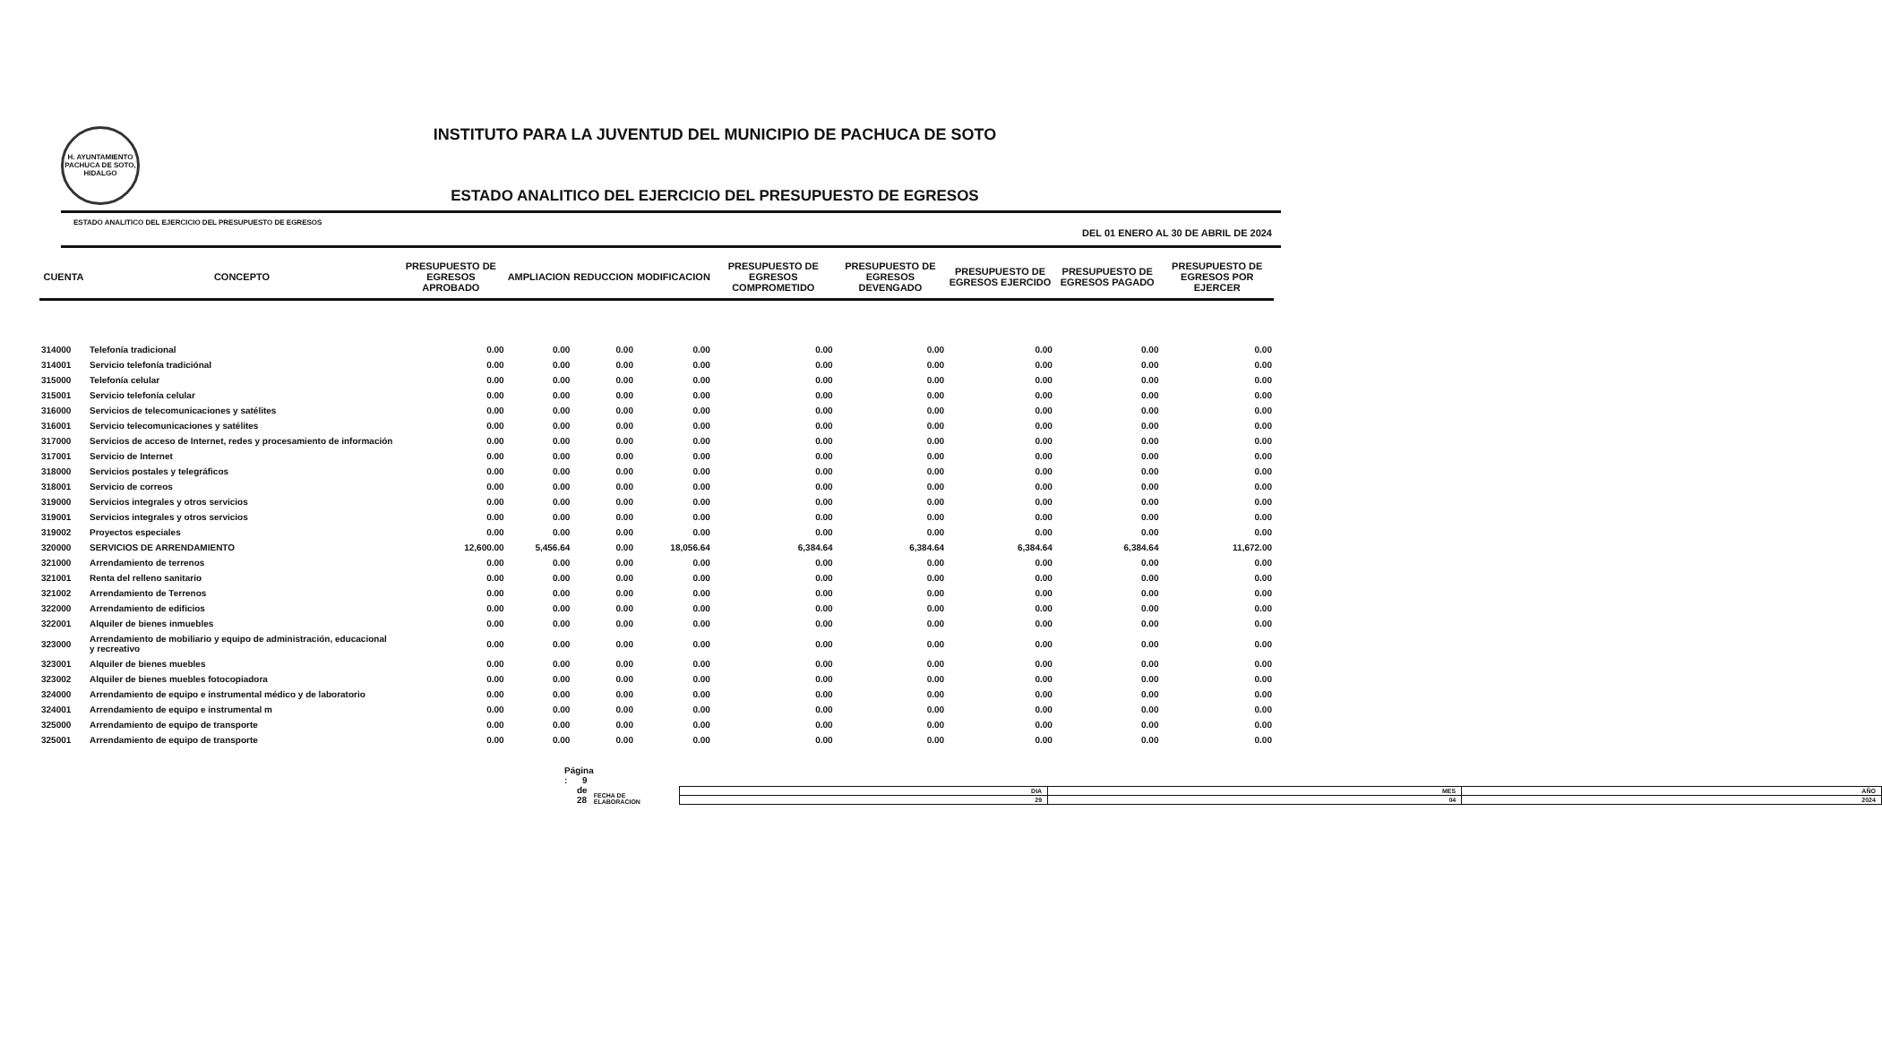H. AYUNTAMIENTO PACHUCA DE SOTO, HIDALGO
INSTITUTO PARA LA JUVENTUD DEL MUNICIPIO DE PACHUCA DE SOTO
ESTADO ANALITICO DEL EJERCICIO DEL PRESUPUESTO DE EGRESOS
ESTADO ANALITICO DEL EJERCICIO DEL PRESUPUESTO DE EGRESOS DEL 01 ENERO AL 30 DE ABRIL DE 2024
| CUENTA | CONCEPTO | PRESUPUESTO DE EGRESOS APROBADO | AMPLIACION | REDUCCION | MODIFICACION | PRESUPUESTO DE EGRESOS COMPROMETIDO | PRESUPUESTO DE EGRESOS DEVENGADO | PRESUPUESTO DE EGRESOS EJERCIDO | PRESUPUESTO DE EGRESOS PAGADO | PRESUPUESTO DE EGRESOS POR EJERCER |
| --- | --- | --- | --- | --- | --- | --- | --- | --- | --- | --- |
| 314000 | Telefonía tradicional | 0.00 | 0.00 | 0.00 | 0.00 | 0.00 | 0.00 | 0.00 | 0.00 | 0.00 |
| 314001 | Servicio telefonía tradiciónal | 0.00 | 0.00 | 0.00 | 0.00 | 0.00 | 0.00 | 0.00 | 0.00 | 0.00 |
| 315000 | Telefonía celular | 0.00 | 0.00 | 0.00 | 0.00 | 0.00 | 0.00 | 0.00 | 0.00 | 0.00 |
| 315001 | Servicio telefonía celular | 0.00 | 0.00 | 0.00 | 0.00 | 0.00 | 0.00 | 0.00 | 0.00 | 0.00 |
| 316000 | Servicios de telecomunicaciones y satélites | 0.00 | 0.00 | 0.00 | 0.00 | 0.00 | 0.00 | 0.00 | 0.00 | 0.00 |
| 316001 | Servicio telecomunicaciones y satélites | 0.00 | 0.00 | 0.00 | 0.00 | 0.00 | 0.00 | 0.00 | 0.00 | 0.00 |
| 317000 | Servicios de acceso de Internet, redes y procesamiento de información | 0.00 | 0.00 | 0.00 | 0.00 | 0.00 | 0.00 | 0.00 | 0.00 | 0.00 |
| 317001 | Servicio de Internet | 0.00 | 0.00 | 0.00 | 0.00 | 0.00 | 0.00 | 0.00 | 0.00 | 0.00 |
| 318000 | Servicios postales y telegráficos | 0.00 | 0.00 | 0.00 | 0.00 | 0.00 | 0.00 | 0.00 | 0.00 | 0.00 |
| 318001 | Servicio de correos | 0.00 | 0.00 | 0.00 | 0.00 | 0.00 | 0.00 | 0.00 | 0.00 | 0.00 |
| 319000 | Servicios integrales y otros servicios | 0.00 | 0.00 | 0.00 | 0.00 | 0.00 | 0.00 | 0.00 | 0.00 | 0.00 |
| 319001 | Servicios integrales y otros servicios | 0.00 | 0.00 | 0.00 | 0.00 | 0.00 | 0.00 | 0.00 | 0.00 | 0.00 |
| 319002 | Proyectos especiales | 0.00 | 0.00 | 0.00 | 0.00 | 0.00 | 0.00 | 0.00 | 0.00 | 0.00 |
| 320000 | SERVICIOS DE ARRENDAMIENTO | 12,600.00 | 5,456.64 | 0.00 | 18,056.64 | 6,384.64 | 6,384.64 | 6,384.64 | 6,384.64 | 11,672.00 |
| 321000 | Arrendamiento de terrenos | 0.00 | 0.00 | 0.00 | 0.00 | 0.00 | 0.00 | 0.00 | 0.00 | 0.00 |
| 321001 | Renta del relleno sanitario | 0.00 | 0.00 | 0.00 | 0.00 | 0.00 | 0.00 | 0.00 | 0.00 | 0.00 |
| 321002 | Arrendamiento de Terrenos | 0.00 | 0.00 | 0.00 | 0.00 | 0.00 | 0.00 | 0.00 | 0.00 | 0.00 |
| 322000 | Arrendamiento de edificios | 0.00 | 0.00 | 0.00 | 0.00 | 0.00 | 0.00 | 0.00 | 0.00 | 0.00 |
| 322001 | Alquiler de bienes inmuebles | 0.00 | 0.00 | 0.00 | 0.00 | 0.00 | 0.00 | 0.00 | 0.00 | 0.00 |
| 323000 | Arrendamiento de mobiliario y equipo de administración, educacional y recreativo | 0.00 | 0.00 | 0.00 | 0.00 | 0.00 | 0.00 | 0.00 | 0.00 | 0.00 |
| 323001 | Alquiler de bienes muebles | 0.00 | 0.00 | 0.00 | 0.00 | 0.00 | 0.00 | 0.00 | 0.00 | 0.00 |
| 323002 | Alquiler de bienes muebles fotocopiadora | 0.00 | 0.00 | 0.00 | 0.00 | 0.00 | 0.00 | 0.00 | 0.00 | 0.00 |
| 324000 | Arrendamiento de equipo e instrumental médico y de laboratorio | 0.00 | 0.00 | 0.00 | 0.00 | 0.00 | 0.00 | 0.00 | 0.00 | 0.00 |
| 324001 | Arrendamiento de equipo e instrumental m | 0.00 | 0.00 | 0.00 | 0.00 | 0.00 | 0.00 | 0.00 | 0.00 | 0.00 |
| 325000 | Arrendamiento de equipo de transporte | 0.00 | 0.00 | 0.00 | 0.00 | 0.00 | 0.00 | 0.00 | 0.00 | 0.00 |
| 325001 | Arrendamiento de equipo de transporte | 0.00 | 0.00 | 0.00 | 0.00 | 0.00 | 0.00 | 0.00 | 0.00 | 0.00 |
Página : 9 de 28 FECHA DE ELABORACION
| DIA | MES | AÑO |
| 29 | 04 | 2024 |